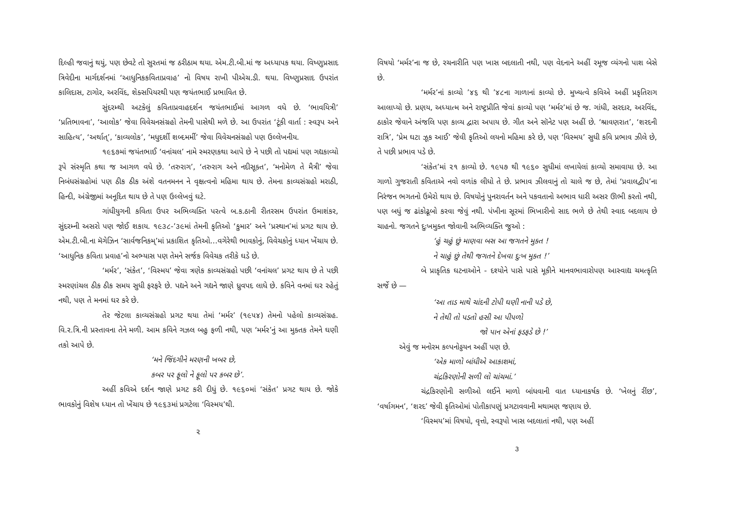દિલ્હી જવાનું થયું, પણ છેવટે તો સુરતમાં જ ઠરીઠામ થયા. એમ.ટી.બી.માં જ અધ્યાપક થયા. વિષ્ણુપ્રસાદ ત્રિવેદીના માર્ગદર્શનમાં ‘આધુનિકકવિતાપ્રવાહ’ નો વિષય રાખી પીએચ.ડી. થયા. વિષ્ણુપ્રસાદ ઉપરાંત કાલિદાસ, ટાગોર, અરવિંદ, શેક્સપિયરથી પણ જયંતભાઈ પ્રભાવિત છે.
સુંદરમ્થી અટકેલું કવિતાપ્રવાહદર્શન જયંતભાઈમાં આગળ વધે છે. ‘ભાવયિત્રી’ ‘પ્રતિભાવના’, ‘આલોક’ જેવા વિવેચનસંગ્રહો તેમની પાસેથી મળે છે. આ ઉપરાંત ‘ટૂંકી વાર્તા : સ્વરૂપ અને સાહિત્ય’, ‘અર્થાત્’, ‘કાવ્યલોક’, ‘મધુદર્શી શબ્દમર્મી’ જેવા વિવેચનસંગ્રહો પણ ઉલ્લેખનીય.
૧૯૬૭માં જયંતભાઈ ‘વનાંચલ’ નામે સ્મરણકથા આપે છે ને પછી તો પદ્યમાં પણ ગદ્યકાવ્યો રૂપે સંસ્મૃતિ કથા જ આગળ વધે છે. ‘તરુરાગ’, ‘તરુરાગ અને નદીસૂક્ત’, ‘મનોમેળ તે મૈત્રી’ જેવા નિબંધસંગ્રહોમાં પણ ઠીક ઠીક અંશે વતનમનન ને વૃક્ષત્વનો મહિમા થાય છે. તેમના કાવ્યસંગ્રહો મરાઠી, હિન્દી, અંગ્રેજીમાં અનૂદિત થાય છે તે પણ ઉલ્લેખવું ઘટે.
ગાંધીયુગની કવિતા ઉપર અભિવ્યક્તિ પરત્વે બ.ક.ઠાની રીતરસમ ઉપરાંત ઉમાશંકર, સુંદરમ્ની અસરો પણ જોઈ શકાય. ૧૯૩૮-’૩૯માં તેમની કૃતિઓ ‘કુમાર’ અને ‘પ્રસ્થાન’માં પ્રગટ થાય છે. એમ.ટી.બી.ના મૅગેઝિન ‘સાર્વજનિકમ્’માં પ્રકાશિત કૃતિઓ…વગેરેથી ભાવકોનું, વિવેચકોનું ધ્યાન ખેંચાય છે. ‘આધુનિક કવિતા પ્રવાહ’નો અભ્યાસ પણ તેમને સર્જક વિવેચક તરીકે ઘડે છે.
‘મર્મર’, ‘સંકેત’, ‘વિસ્મય’ જેવા ત્રણેક કાવ્યસંગ્રહો પછી ‘વનાંચલ’ પ્રગટ થાય છે તે પછી સ્મરણાંચલ ઠીક ઠીક સમય સુધી ફરફરે છે. પદ્યને અને ગદ્યને જાણે ધ્રુવપદ લાધે છે. કવિને વનમાં ઘર રહેતું નથી, પણ તે મનમાં ઘર કરે છે.
તેર જેટલા કાવ્યસંગ્રહો પ્રગટ થયા તેમાં ‘મર્મર’ (૧૯૫૪) તેમનો પહેલો કાવ્યસંગ્રહ. વિ.ર.ત્રિ.ની પ્રસ્તાવના તેને મળી. આમ કવિને ગઝલ બહુ ફળી નથી, પણ ‘મર્મર’નું આ મુક્તક તેમને ઘણી તકો આપે છે.
‘મને જિંદગીને મરણની ખબર છે,
કબર પર ફૂલો ને ફૂલો પર કબર છે’.
અહીં કવિએ દર્શન જાણે પ્રગટ કરી દીધું છે. ૧૯૬૦માં ‘સંકેત’ પ્રગટ થાય છે. જોકે ભાવકોનું વિશેષ ધ્યાન તો ખેંચાય છે ૧૯૬૩માં પ્રગટેલા ‘વિસ્મય’થી.
૨
વિષયો ‘મર્મર’ના જ છે, રચનારીતિ પણ ખાસ બદલાતી નથી, પણ વેદનાને અહીં રમૂજ વ્યંગનો પાશ બેસે છે.
‘મર્મર’નાં કાવ્યો ’૪૬ થી ’૪૮ના ગાળાનાં કાવ્યો છે. મુખ્યત્વે કવિએ અહીં પ્રકૃતિરાગ આલાપ્યો છે. પ્રણય, અધ્યાત્મ અને રાષ્ટ્રપ્રીતિ જેવાં કાવ્યો પણ ‘મર્મર’માં છે જ. ગાંધી, સરદાર, અરવિંદ, ઠાકોર જેવાને અંજલિ પણ કાવ્ય દ્વારા અપાય છે. ગીત અને સૉનેટ પણ અહીં છે. ‘શ્રાવણરાત’, ‘શરદની રાત્રિ’, ‘પ્રેમ ઘટા ઝૂક આઈ’ જેવી કૃતિઓ લયનો મહિમા કરે છે, પણ ‘વિસ્મય’ સુધી કવિ પ્રભાવ ઝીલે છે, તે પછી પ્રભાવ પડે છે.
‘સંકેત’માં ૨૧ કાવ્યો છે. ૧૯૫૭ થી ૧૯૬૦ સુધીમાં લખાયેલાં કાવ્યો સમાવાયા છે. આ ગાળો ગુજરાતી કવિતાએ નવો વળાંક લીધો તે છે. પ્રભાવ ઝીલવાનું તો ચાલે જ છે, તેમાં ‘પ્રવાલદ્વીપ’ના નિરંજન ભગતનો ઉમેરો થાય છે. વિષયોનું પુનરાવર્તન અને પકવતાનો અભાવ ધારી અસર ઊભી કરતો નથી, પણ બધું જ ઢાંકોઢૂબો કરવા જેવું નથી. પંખીના સૂરમાં ભિખારીનો સાદ ભળે છે તેથી સ્વાદ બદલાય છે ચાહનો. જગતને દુઃખમુક્ત જોવાની અભિવ્યક્તિ જુઓ :
‘હું ચહું છું માણવા બસ આ જગતને મુક્ત !
ને ચાહું છું તેથી જગતને દેખવા દુઃખ મુક્ત !’
બે પ્રાકૃતિક ઘટનાઓને - દશ્યોને પાસે પાસે મૂકીને માનવભાવારોપણ આસ્વાદ્ય ચમત્કૃતિ સર્જે છે —
‘આ તાડ માથે ચાંદની ટોપી ઘણી નાની પડે છે,
ને તેથી તો પડતો હસી આ પીપળો
જો પાન એનાં ફડફડે છે !’
એવું જ મનોરમ કલ્પનોડ્ડયન અહીં પણ છે.
‘એક માળો બાંધીએ આકાશમાં,
ચંદ્રકિરણોની સળી લો ચાંચમાં.’
ચંદ્રકિરણોની સળીઓ લઈને માળો બાંધવાની વાત ધ્યાનાકર્ષક છે. ‘ખેલનું રીંછ’, ‘વર્ષાગમન’, ‘શરદ’ જેવી કૃતિઓમાં પોતીકાપણું પ્રગટાવવાની મથામણ જણાય છે.
‘વિસ્મય’માં વિષયો, વૃત્તો, સ્વરૂપો ખાસ બદલાતાં નથી, પણ અહીં
૩